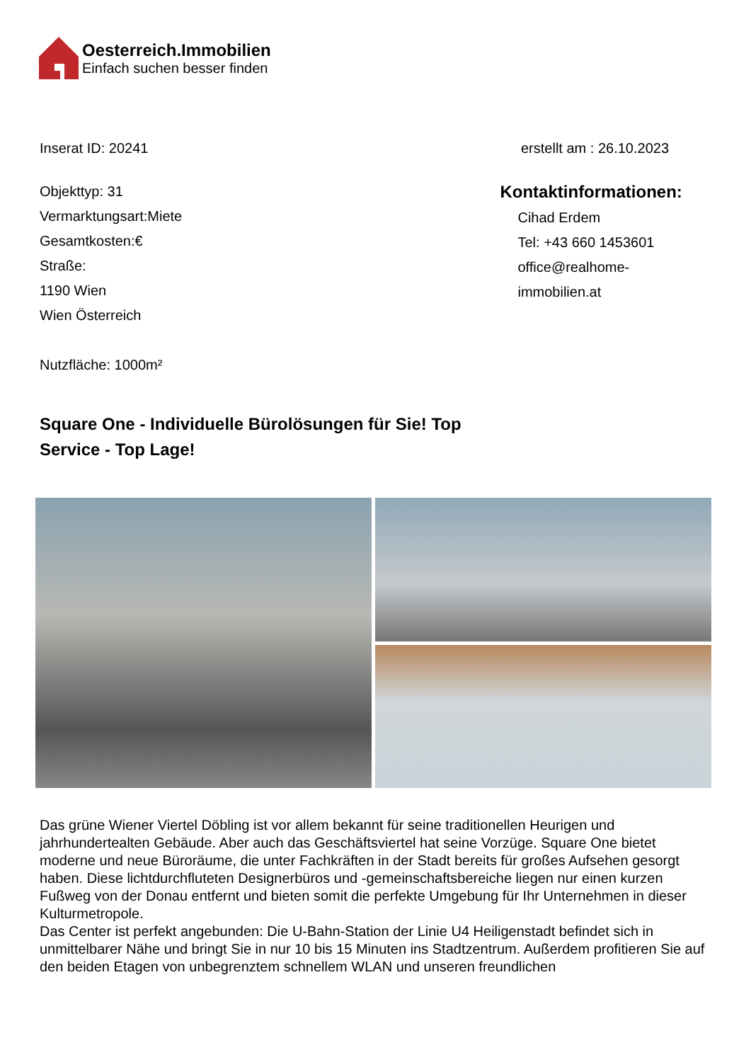Oesterreich.Immobilien
Einfach suchen besser finden
Inserat ID: 20241 erstellt am : 26.10.2023
Objekttyp: 31
Vermarktungsart:Miete
Gesamtkosten:€
Straße:
1190 Wien
Wien Österreich
Nutzfläche: 1000m²
Kontaktinformationen:
Cihad Erdem
Tel: +43 660 1453601
office@realhome-immobilien.at
Square One - Individuelle Bürolösungen für Sie! Top Service - Top Lage!
Das grüne Wiener Viertel Döbling ist vor allem bekannt für seine traditionellen Heurigen und jahrhundertealten Gebäude. Aber auch das Geschäftsviertel hat seine Vorzüge. Square One bietet moderne und neue Büroräume, die unter Fachkräften in der Stadt bereits für großes Aufsehen gesorgt haben. Diese lichtdurchfluteten Designerbüros und -gemeinschaftsbereiche liegen nur einen kurzen Fußweg von der Donau entfernt und bieten somit die perfekte Umgebung für Ihr Unternehmen in dieser Kulturmetropole.
Das Center ist perfekt angebunden: Die U-Bahn-Station der Linie U4 Heiligenstadt befindet sich in unmittelbarer Nähe und bringt Sie in nur 10 bis 15 Minuten ins Stadtzentrum. Außerdem profitieren Sie auf den beiden Etagen von unbegrenztem schnellem WLAN und unseren freundlichen